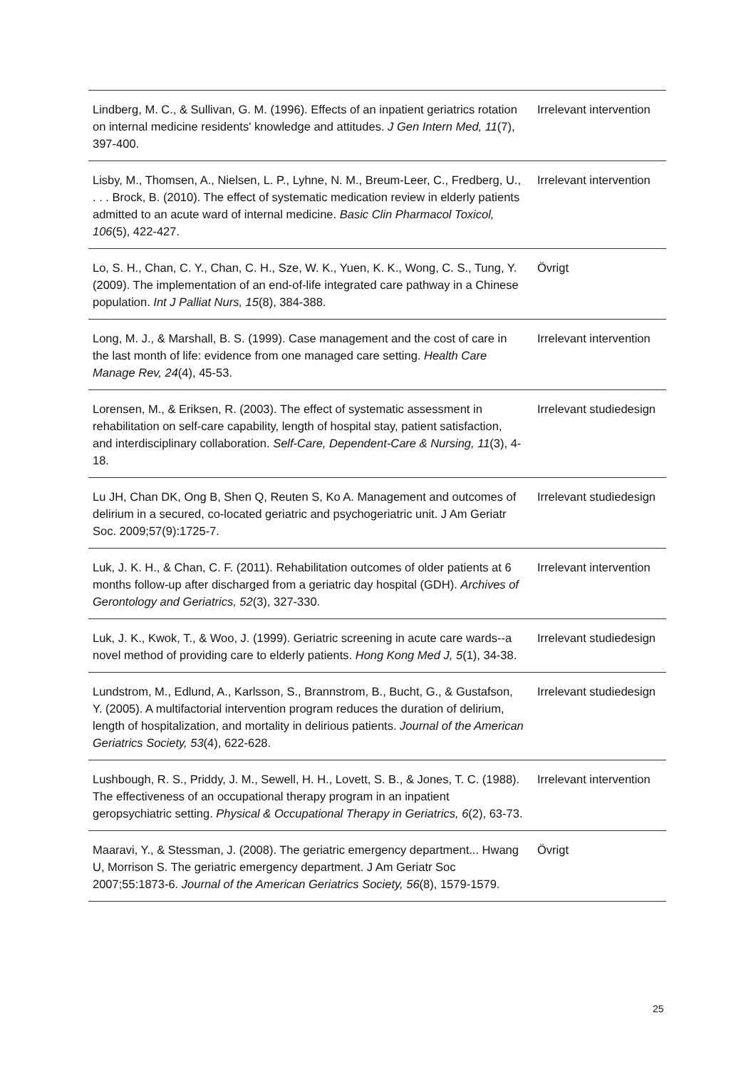| Lindberg, M. C., & Sullivan, G. M. (1996). Effects of an inpatient geriatrics rotation on internal medicine residents' knowledge and attitudes. J Gen Intern Med, 11 (7), 397-400. | Irrelevant intervention |
| Lisby, M., Thomsen, A., Nielsen, L. P., Lyhne, N. M., Breum-Leer, C., Fredberg, U., . . . Brock, B. (2010). The effect of systematic medication review in elderly patients admitted to an acute ward of internal medicine. Basic Clin Pharmacol Toxicol, 106 (5), 422-427. | Irrelevant intervention |
| Lo, S. H., Chan, C. Y., Chan, C. H., Sze, W. K., Yuen, K. K., Wong, C. S., Tung, Y. (2009). The implementation of an end-of-life integrated care pathway in a Chinese population. Int J Palliat Nurs, 15 (8), 384-388. | Övrigt |
| Long, M. J., & Marshall, B. S. (1999). Case management and the cost of care in the last month of life: evidence from one managed care setting. Health Care Manage Rev, 24 (4), 45-53. | Irrelevant intervention |
| Lorensen, M., & Eriksen, R. (2003). The effect of systematic assessment in rehabilitation on self-care capability, length of hospital stay, patient satisfaction, and interdisciplinary collaboration. Self-Care, Dependent-Care & Nursing, 11 (3), 4-18. | Irrelevant studiedesign |
| Lu JH, Chan DK, Ong B, Shen Q, Reuten S, Ko A. Management and outcomes of delirium in a secured, co-located geriatric and psychogeriatric unit. J Am Geriatr Soc. 2009;57(9):1725-7. | Irrelevant studiedesign |
| Luk, J. K. H., & Chan, C. F. (2011). Rehabilitation outcomes of older patients at 6 months follow-up after discharged from a geriatric day hospital (GDH). Archives of Gerontology and Geriatrics, 52 (3), 327-330. | Irrelevant intervention |
| Luk, J. K., Kwok, T., & Woo, J. (1999). Geriatric screening in acute care wards--a novel method of providing care to elderly patients. Hong Kong Med J, 5 (1), 34-38. | Irrelevant studiedesign |
| Lundstrom, M., Edlund, A., Karlsson, S., Brannstrom, B., Bucht, G., & Gustafson, Y. (2005). A multifactorial intervention program reduces the duration of delirium, length of hospitalization, and mortality in delirious patients. Journal of the American Geriatrics Society, 53 (4), 622-628. | Irrelevant studiedesign |
| Lushbough, R. S., Priddy, J. M., Sewell, H. H., Lovett, S. B., & Jones, T. C. (1988). The effectiveness of an occupational therapy program in an inpatient geropsychiatric setting. Physical & Occupational Therapy in Geriatrics, 6 (2), 63-73. | Irrelevant intervention |
| Maaravi, Y., & Stessman, J. (2008). The geriatric emergency department... Hwang U, Morrison S. The geriatric emergency department. J Am Geriatr Soc 2007;55:1873-6. Journal of the American Geriatrics Society, 56 (8), 1579-1579. | Övrigt |
25